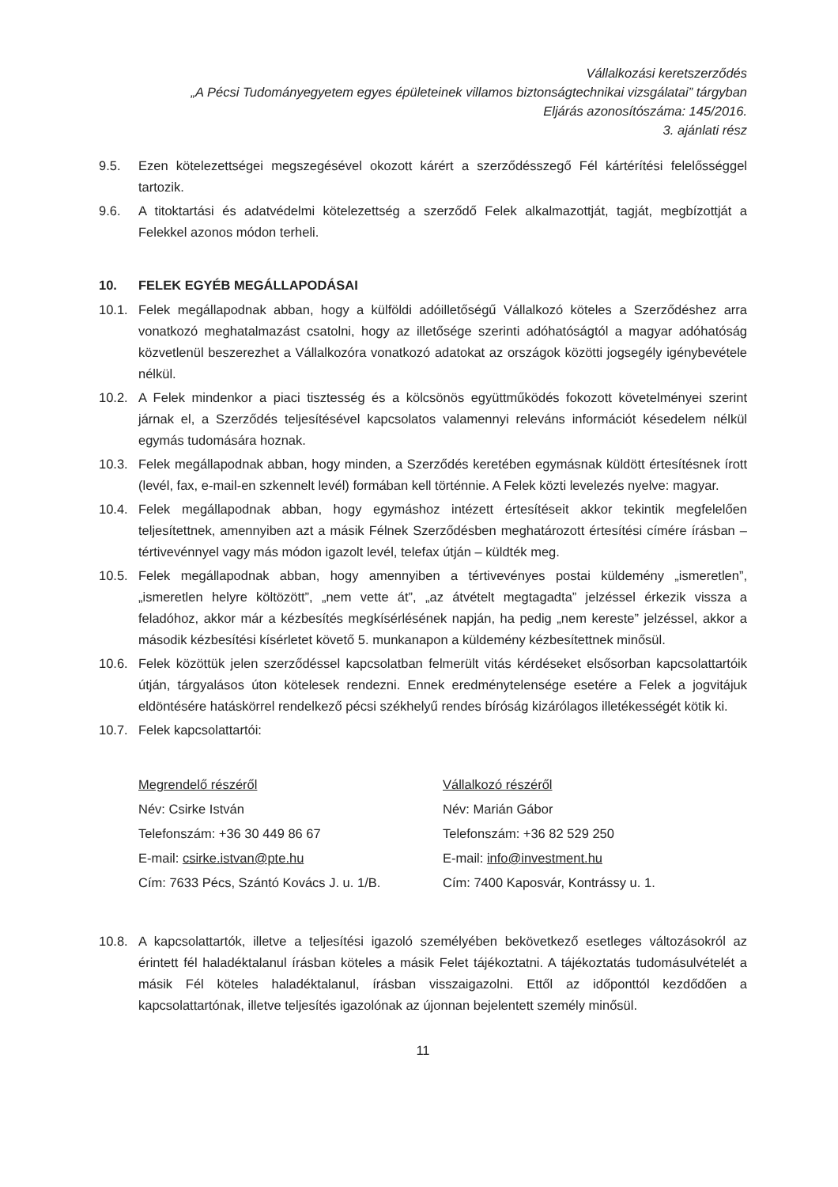Vállalkozási keretszerződés
„A Pécsi Tudományegyetem egyes épületeinek villamos biztonságtechnikai vizsgálatai” tárgyban
Eljárás azonosítószáma: 145/2016.
3. ajánlati rész
9.5. Ezen kötelezettségei megszegésével okozott kárért a szerződésszegő Fél kártérítési felelősséggel tartozik.
9.6. A titoktartási és adatvédelmi kötelezettség a szerződő Felek alkalmazottját, tagját, megbízottját a Felekkel azonos módon terheli.
10. FELEK EGYÉB MEGÁLLAPODÁSAI
10.1. Felek megállapodnak abban, hogy a külföldi adóilletőségű Vállalkozó köteles a Szerződéshez arra vonatkozó meghatalmazást csatolni, hogy az illetősége szerinti adóhatóságtól a magyar adóhatóság közvetlenül beszerezhet a Vállalkozóra vonatkozó adatokat az országok közötti jogsegély igénybevétele nélkül.
10.2. A Felek mindenkor a piaci tisztesség és a kölcsönös együttműködés fokozott követelményei szerint járnak el, a Szerződés teljesítésével kapcsolatos valamennyi releváns információt késedelem nélkül egymás tudomására hoznak.
10.3. Felek megállapodnak abban, hogy minden, a Szerződés keretében egymásnak küldött értesítésnek írott (levél, fax, e-mail-en szkennelt levél) formában kell történnie. A Felek közti levelezés nyelve: magyar.
10.4. Felek megállapodnak abban, hogy egymáshoz intézett értesítéseit akkor tekintik megfelelően teljesítettnek, amennyiben azt a másik Félnek Szerződésben meghatározott értesítési címére írásban – tértivevénnyel vagy más módon igazolt levél, telefax útján – küldték meg.
10.5. Felek megállapodnak abban, hogy amennyiben a tértivevényes postai küldemény „ismeretlen”, „ismeretlen helyre költözött”, „nem vette át”, „az átvételt megtagadta” jelzéssel érkezik vissza a feladóhoz, akkor már a kézbesítés megkísérlésének napján, ha pedig „nem kereste” jelzéssel, akkor a második kézbesítési kísérletet követő 5. munkanapon a küldemény kézbesítettnek minősül.
10.6. Felek közöttük jelen szerződéssel kapcsolatban felmerült vitás kérdéseket elsősorban kapcsolattartóik útján, tárgyalásos úton kötelesek rendezni. Ennek eredménytelensége esetére a Felek a jogvitájuk eldöntésére hatáskörrel rendelkező pécsi székhelyű rendes bíróság kizárólagos illetékességét kötik ki.
10.7. Felek kapcsolattartói:
Megrendelő részéről
Név: Csirke István
Telefonszám: +36 30 449 86 67
E-mail: csirke.istvan@pte.hu
Cím: 7633 Pécs, Szántó Kovács J. u. 1/B.
Vállalkozó részéről
Név: Marián Gábor
Telefonszám: +36 82 529 250
E-mail: info@investment.hu
Cím: 7400 Kaposvár, Kontrássy u. 1.
10.8. A kapcsolattartók, illetve a teljesítési igazoló személyében bekövetkező esetleges változásokról az érintett fél haladéktalanul írásban köteles a másik Felet tájékoztatni. A tájékoztatás tudomásulvételét a másik Fél köteles haladéktalanul, írásban visszaigazolni. Ettől az időponttól kezdődően a kapcsolattartónak, illetve teljesítés igazolónak az újonnan bejelentett személy minősül.
11